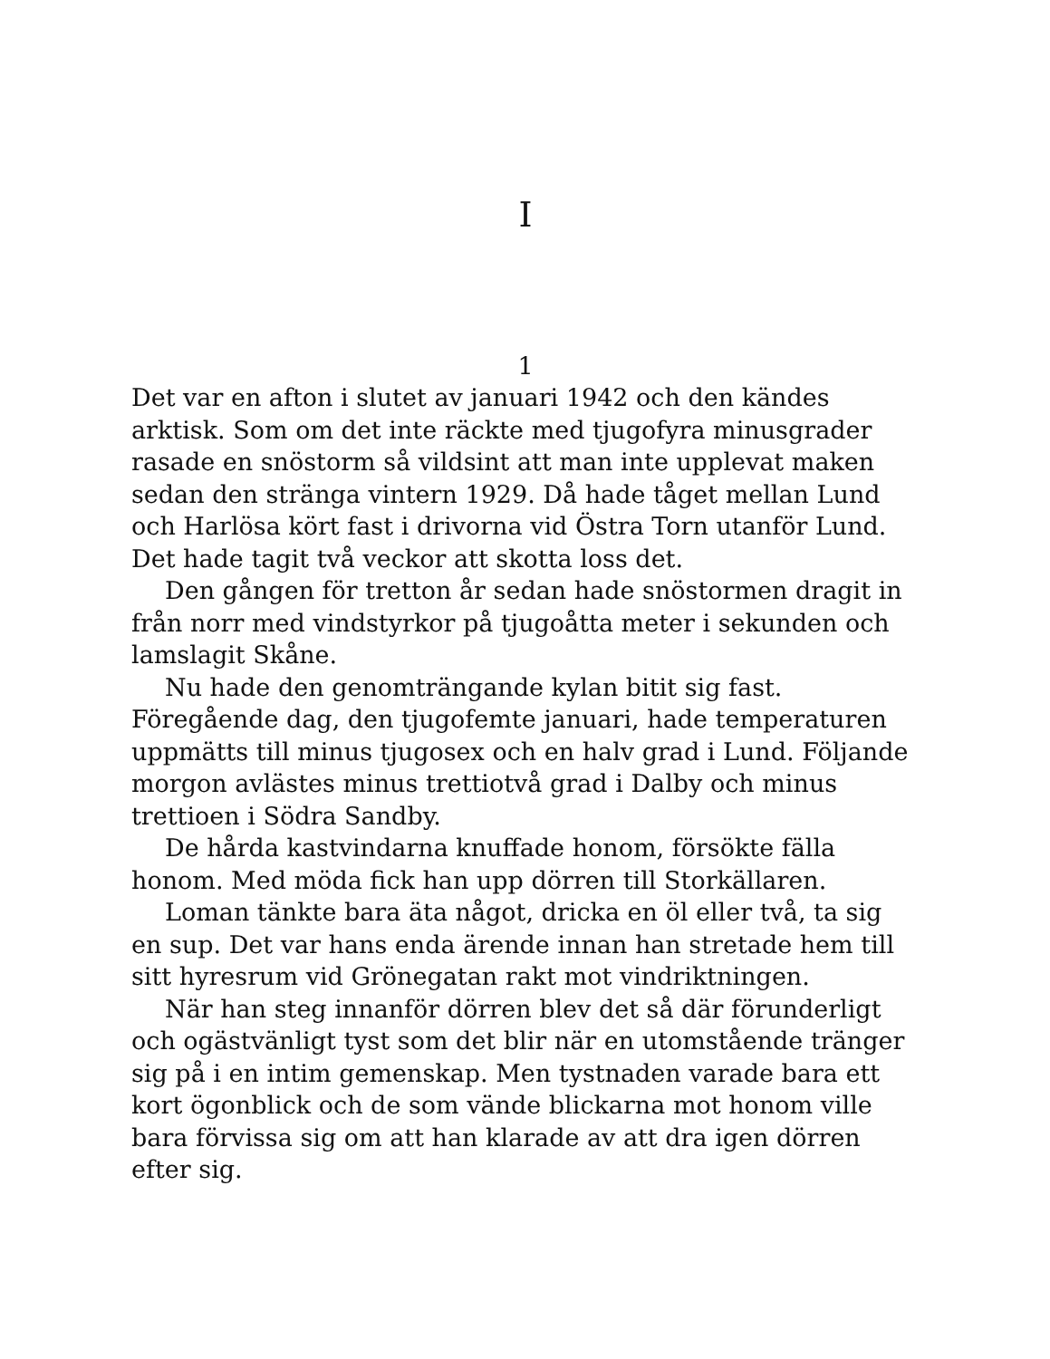I
1
Det var en afton i slutet av januari 1942 och den kändes arktisk. Som om det inte räckte med tjugofyra minusgrader rasade en snöstorm så vildsint att man inte upplevat maken sedan den stränga vintern 1929. Då hade tåget mellan Lund och Harlösa kört fast i drivorna vid Östra Torn utanför Lund. Det hade tagit två veckor att skotta loss det.
Den gången för tretton år sedan hade snöstormen dragit in från norr med vindstyrkor på tjugoåtta meter i sekunden och lamslagit Skåne.
Nu hade den genomträngande kylan bitit sig fast. Föregående dag, den tjugofemte januari, hade temperaturen uppmätts till minus tjugosex och en halv grad i Lund. Följande morgon avlästes minus trettiotvå grad i Dalby och minus trettioen i Södra Sandby.
De hårda kastvindarna knuffade honom, försökte fälla honom. Med möda fick han upp dörren till Storkällaren.
Loman tänkte bara äta något, dricka en öl eller två, ta sig en sup. Det var hans enda ärende innan han stretade hem till sitt hyresrum vid Grönegatan rakt mot vindriktningen.
När han steg innanför dörren blev det så där förunderligt och ogästvänligt tyst som det blir när en utomstående tränger sig på i en intim gemenskap. Men tystnaden varade bara ett kort ögonblick och de som vände blickarna mot honom ville bara förvissa sig om att han klarade av att dra igen dörren efter sig.